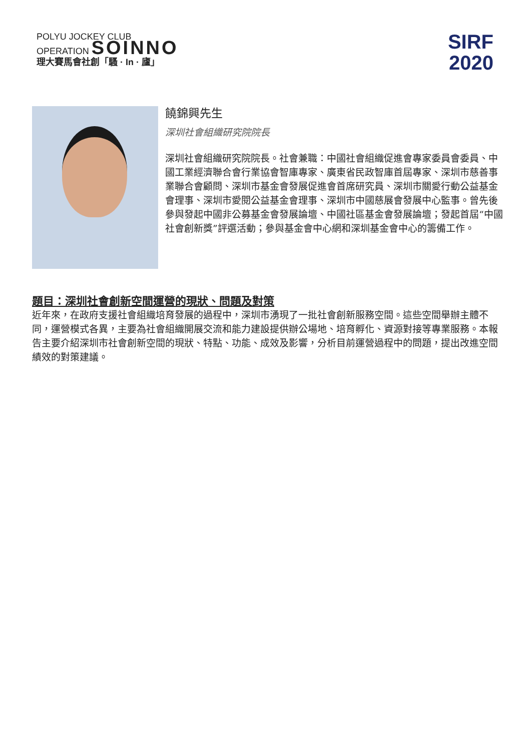POLYU JOCKEY CLUB
OPERATION SOINNO
理大賽馬會社創「騷 · In · 廬」
SIRF
2020
饒錦興先生
深圳社會組織研究院院長
深圳社會組織研究院院長。社會兼職：中國社會組織促進會專家委員會委員、中國工業經濟聯合會行業協會智庫專家、廣東省民政智庫首屆專家、深圳市慈善事業聯合會顧問、深圳市基金會發展促進會首席研究員、深圳市關愛行動公益基金會理事、深圳市愛閱公益基金會理事、深圳市中國慈展會發展中心監事。曾先後參與發起中國非公募基金會發展論壇、中國社區基金會發展論壇；發起首屆“中國社會創新獎”評選活動；參與基金會中心網和深圳基金會中心的籌備工作。
題目：深圳社會創新空間運營的現狀、問題及對策
近年來，在政府支援社會組織培育發展的過程中，深圳市湧現了一批社會創新服務空間。這些空間舉辦主體不同，運營模式各異，主要為社會組織開展交流和能力建設提供辦公場地、培育孵化、資源對接等專業服務。本報告主要介紹深圳市社會創新空間的現狀、特點、功能、成效及影響，分析目前運營過程中的問題，提出改進空間績效的對策建議。